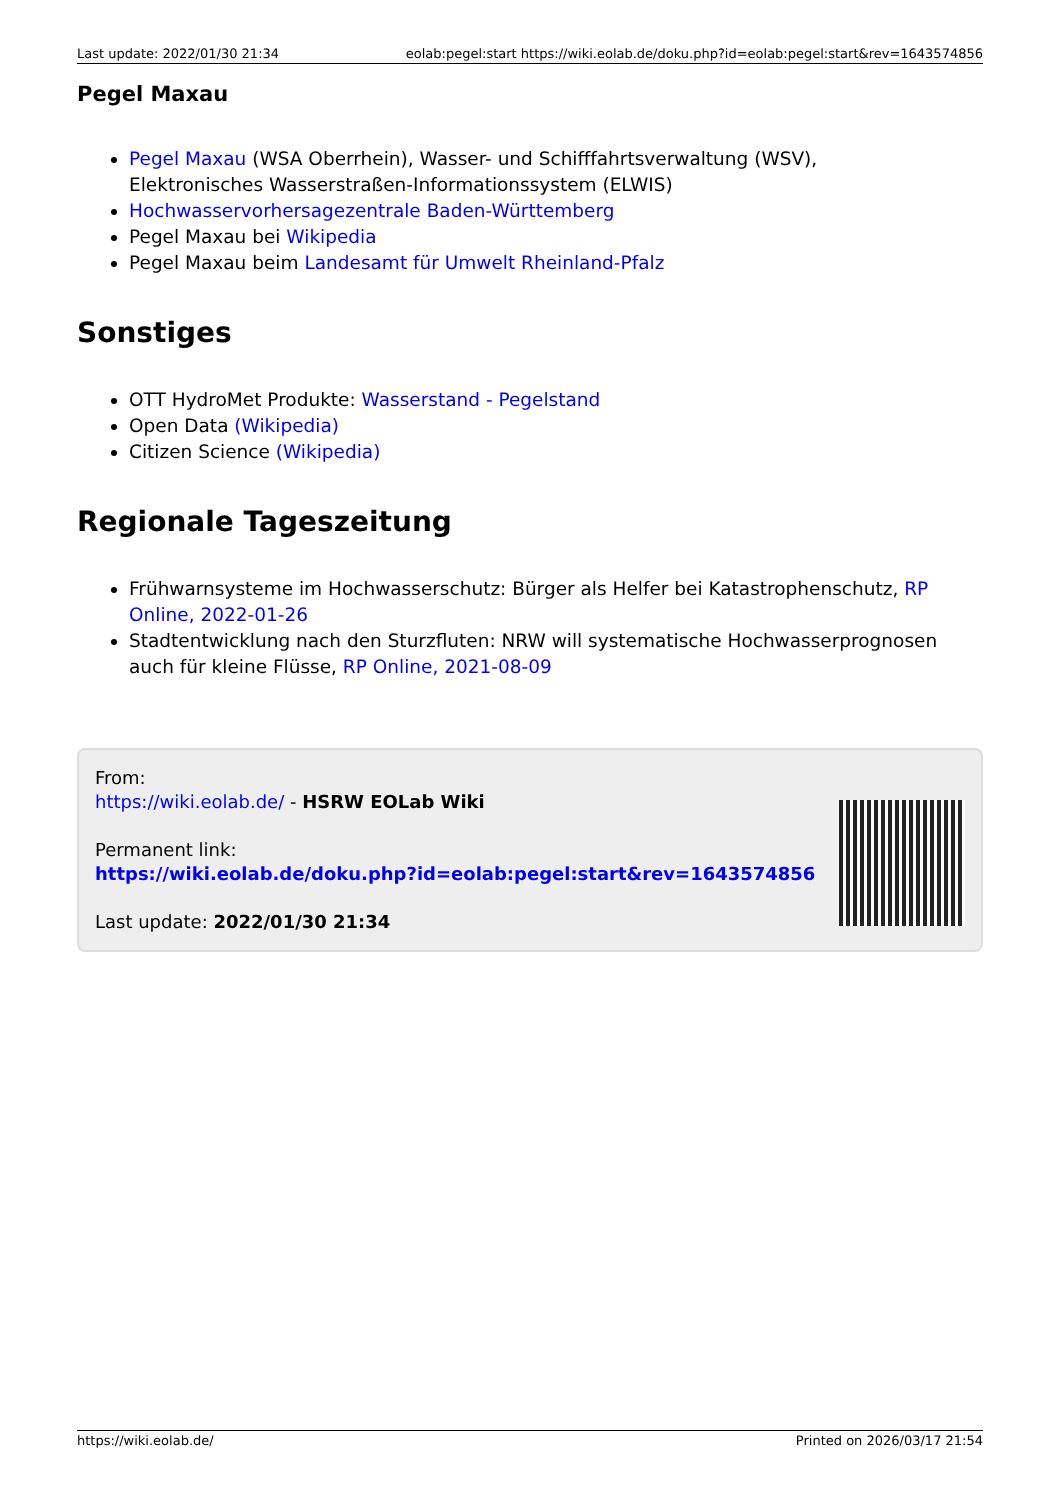Last update: 2022/01/30 21:34 eolab:pegel:start https://wiki.eolab.de/doku.php?id=eolab:pegel:start&rev=1643574856
Pegel Maxau
Pegel Maxau (WSA Oberrhein), Wasser- und Schifffahrtsverwaltung (WSV),
Elektronisches Wasserstraßen-Informationssystem (ELWIS)
Hochwasservorhersagezentrale Baden-Württemberg
Pegel Maxau bei Wikipedia
Pegel Maxau beim Landesamt für Umwelt Rheinland-Pfalz
Sonstiges
OTT HydroMet Produkte: Wasserstand - Pegelstand
Open Data (Wikipedia)
Citizen Science (Wikipedia)
Regionale Tageszeitung
Frühwarnsysteme im Hochwasserschutz: Bürger als Helfer bei Katastrophenschutz, RP Online, 2022-01-26
Stadtentwicklung nach den Sturzfluten: NRW will systematische Hochwasserprognosen auch für kleine Flüsse, RP Online, 2021-08-09
From:
https://wiki.eolab.de/ - HSRW EOLab Wiki
Permanent link:
https://wiki.eolab.de/doku.php?id=eolab:pegel:start&rev=1643574856
Last update: 2022/01/30 21:34
https://wiki.eolab.de/ Printed on 2026/03/17 21:54